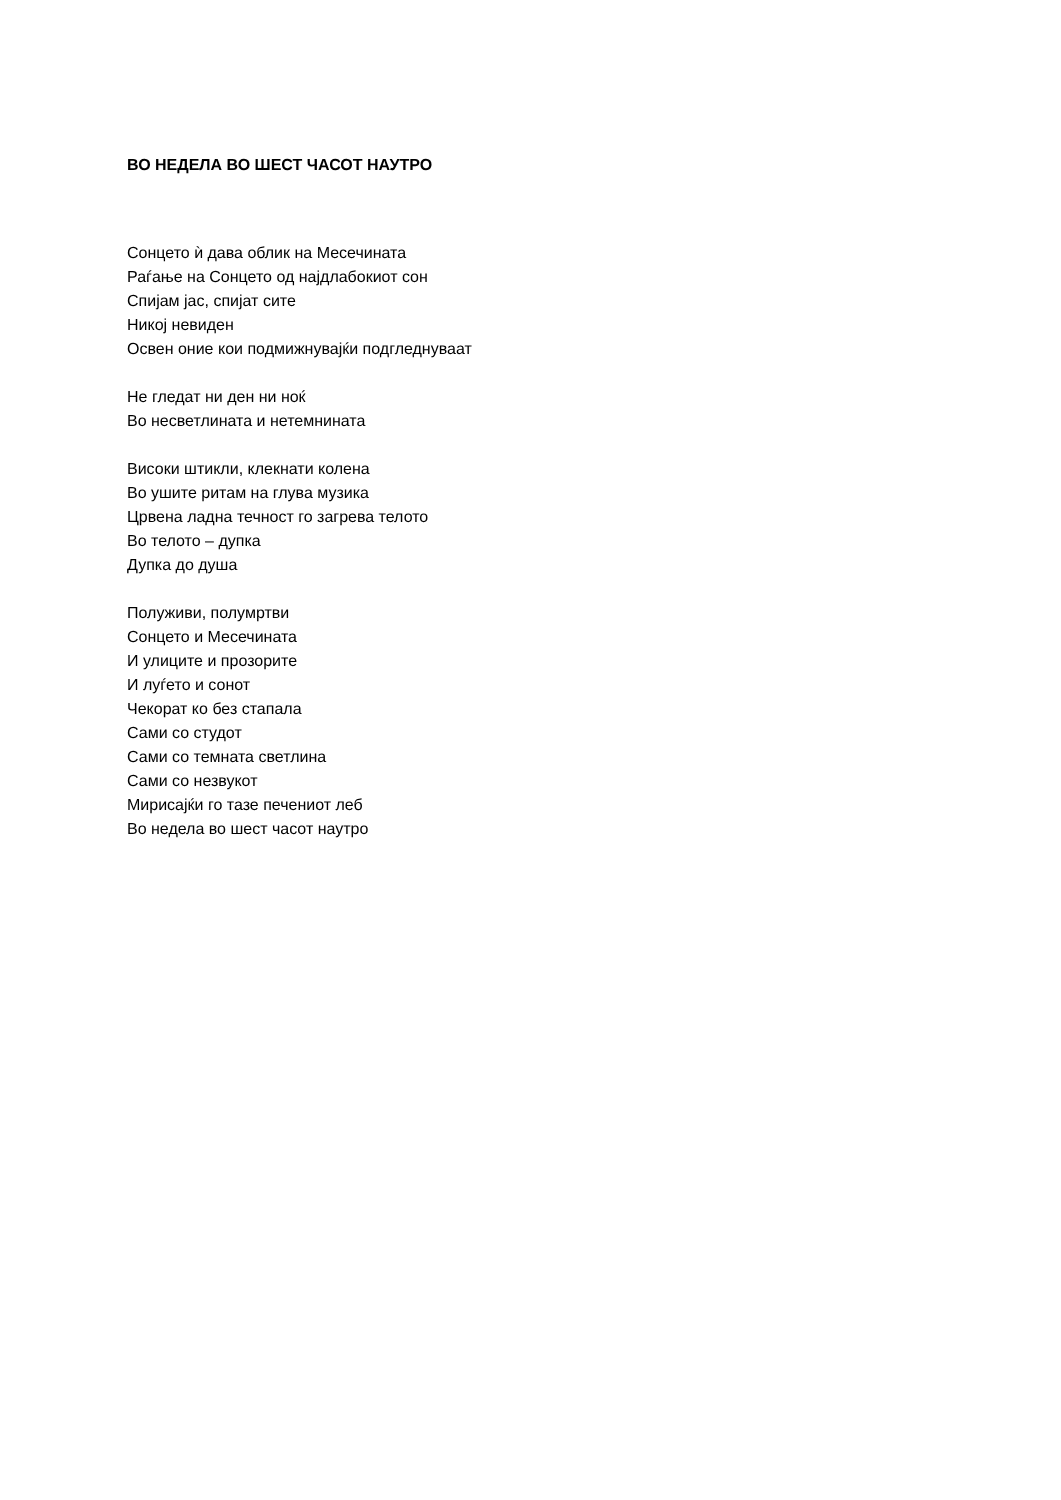ВО НЕДЕЛА ВО ШЕСТ ЧАСОТ НАУТРО
Сонцето ѝ дава облик на Месечината
Раѓање на Сонцето од најдлабокиот сон
Спијам јас, спијат сите
Никој невиден
Освен оние кои подмижнувајќи подгледнуваат
Не гледат ни ден ни ноќ
Во несветлината и нетемнината
Високи штикли, клекнати колена
Во ушите ритам на глува музика
Црвена ладна течност го загрева телото
Во телото – дупка
Дупка до душа
Полуживи, полумртви
Сонцето и Месечината
И улиците и прозорите
И луѓето и сонот
Чекорат ко без стапала
Сами со студот
Сами со темната светлина
Сами со незвукот
Мирисајќи го тазе печениот леб
Во недела во шест часот наутро